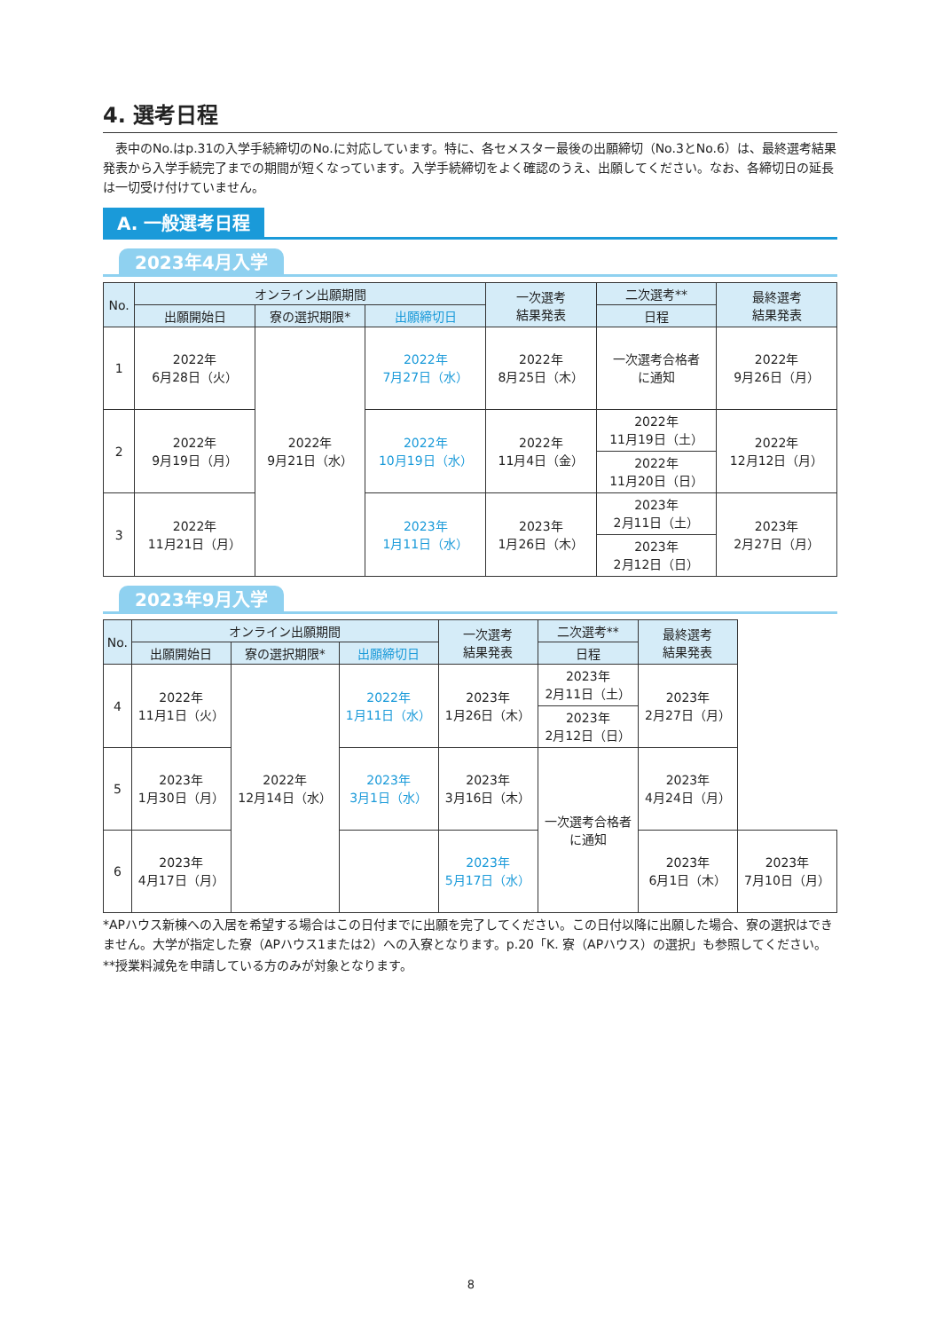4. 選考日程
　表中のNo.はp.31の入学手続締切のNo.に対応しています。特に、各セメスター最後の出願締切（No.3とNo.6）は、最終選考結果発表から入学手続完了までの期間が短くなっています。入学手続締切をよく確認のうえ、出願してください。なお、各締切日の延長は一切受け付けていません。
A. 一般選考日程
2023年4月入学
| No. | オンライン出願期間 | | | 一次選考 結果発表 | 二次選考** | 最終選考 結果発表 |
| --- | --- | --- | --- | --- | --- | --- |
| | 出願開始日 | 寮の選択期限* | 出願締切日 | | 日程 | |
| 1 | 2022年 6月28日（火） | 2022年 9月21日（水） | 2022年 7月27日（水） | 2022年 8月25日（木） | 一次選考合格者 に通知 | 2022年 9月26日（月） |
| 2 | 2022年 9月19日（月） | | 2022年 10月19日（水） | 2022年 11月4日（金） | 2022年 11月19日（土） | 2022年 12月12日（月） |
| | | | | | 2022年 11月20日（日） | |
| 3 | 2022年 11月21日（月） | | 2023年 1月11日（水） | 2023年 1月26日（木） | 2023年 2月11日（土） | 2023年 2月27日（月） |
| | | | | | 2023年 2月12日（日） | |
2023年9月入学
| No. | オンライン出願期間 | | | 一次選考 結果発表 | 二次選考** | 最終選考 結果発表 | |
| --- | --- | --- | --- | --- | --- | --- | --- |
| | 出願開始日 | 寮の選択期限* | 出願締切日 | | 日程 | | |
| 4 | 2022年 11月1日（火） | 2022年 12月14日（水） | 2022年 1月11日（水） | 2023年 1月26日（木） | 2023年 2月11日（土） | 2023年 2月27日（月） | |
| | | | | | 2023年 2月12日（日） | | |
| 5 | 2023年 1月30日（月） | | 2023年 3月1日（水） | 2023年 3月16日（木） | 一次選考合格者 に通知 | 2023年 4月24日（月） | |
| 6 | 2023年 4月17日（月） | | | 2023年 5月17日（水） | | 2023年 6月1日（木） | 2023年 7月10日（月） |
*APハウス新棟への入居を希望する場合はこの日付までに出願を完了してください。この日付以降に出願した場合、寮の選択はできません。大学が指定した寮（APハウス1または2）への入寮となります。p.20「K. 寮（APハウス）の選択」も参照してください。
**授業料減免を申請している方のみが対象となります。
8